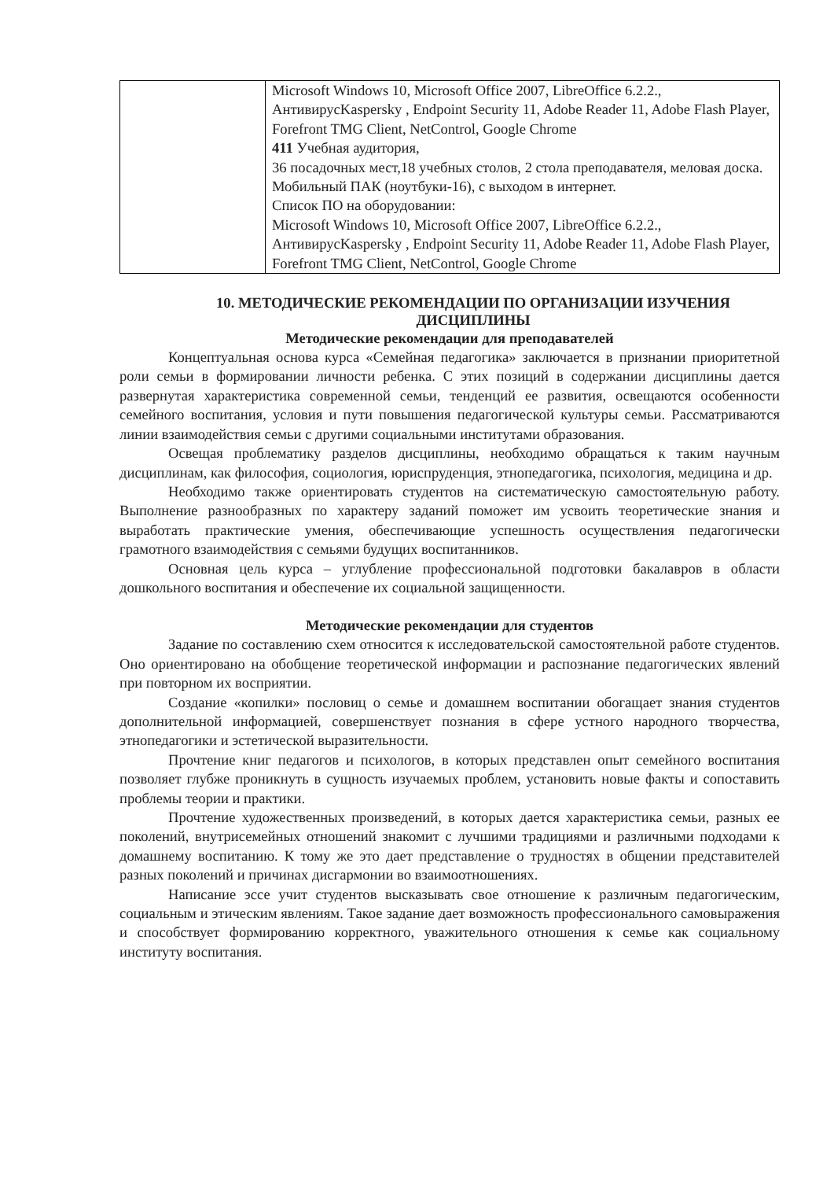| | Microsoft Windows 10, Microsoft Office 2007, LibreOffice 6.2.2., АнтивирусKaspersky , Endpoint Security 11, Adobe Reader 11, Adobe Flash Player, Forefront TMG Client, NetControl, Google Chrome 411 Учебная аудитория, 36 посадочных мест,18 учебных столов, 2 стола преподавателя, меловая доска. Мобильный ПАК (ноутбуки-16), с выходом в интернет. Список ПО на оборудовании: Microsoft Windows 10, Microsoft Office 2007, LibreOffice 6.2.2., АнтивирусKaspersky , Endpoint Security 11, Adobe Reader 11, Adobe Flash Player, Forefront TMG Client, NetControl, Google Chrome |
10. МЕТОДИЧЕСКИЕ РЕКОМЕНДАЦИИ ПО ОРГАНИЗАЦИИ ИЗУЧЕНИЯ ДИСЦИПЛИНЫ
Методические рекомендации для преподавателей
Концептуальная основа курса «Семейная педагогика» заключается в признании приоритетной роли семьи в формировании личности ребенка. С этих позиций в содержании дисциплины дается развернутая характеристика современной семьи, тенденций ее развития, освещаются особенности семейного воспитания, условия и пути повышения педагогической культуры семьи. Рассматриваются линии взаимодействия семьи с другими социальными институтами образования.
Освещая проблематику разделов дисциплины, необходимо обращаться к таким научным дисциплинам, как философия, социология, юриспруденция, этнопедагогика, психология, медицина и др.
Необходимо также ориентировать студентов на систематическую самостоятельную работу. Выполнение разнообразных по характеру заданий поможет им усвоить теоретические знания и выработать практические умения, обеспечивающие успешность осуществления педагогически грамотного взаимодействия с семьями будущих воспитанников.
Основная цель курса – углубление профессиональной подготовки бакалавров в области дошкольного воспитания и обеспечение их социальной защищенности.
Методические рекомендации для студентов
Задание по составлению схем относится к исследовательской самостоятельной работе студентов. Оно ориентировано на обобщение теоретической информации и распознание педагогических явлений при повторном их восприятии.
Создание «копилки» пословиц о семье и домашнем воспитании обогащает знания студентов дополнительной информацией, совершенствует познания в сфере устного народного творчества, этнопедагогики и эстетической выразительности.
Прочтение книг педагогов и психологов, в которых представлен опыт семейного воспитания позволяет глубже проникнуть в сущность изучаемых проблем, установить новые факты и сопоставить проблемы теории и практики.
Прочтение художественных произведений, в которых дается характеристика семьи, разных ее поколений, внутрисемейных отношений знакомит с лучшими традициями и различными подходами к домашнему воспитанию. К тому же это дает представление о трудностях в общении представителей разных поколений и причинах дисгармонии во взаимоотношениях.
Написание эссе учит студентов высказывать свое отношение к различным педагогическим, социальным и этическим явлениям. Такое задание дает возможность профессионального самовыражения и способствует формированию корректного, уважительного отношения к семье как социальному институту воспитания.